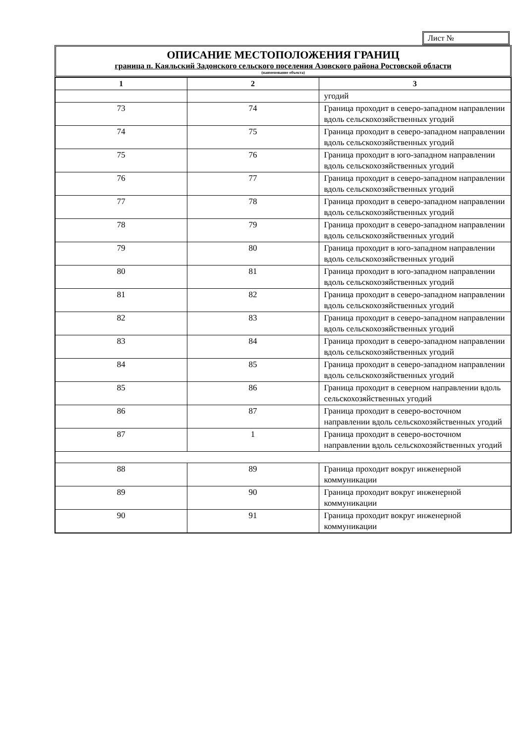Лист №
ОПИСАНИЕ МЕСТОПОЛОЖЕНИЯ ГРАНИЦ
граница п. Каяльский Задонского сельского поселения Азовского района Ростовской области
(наименование объекта)
| 1 | 2 | 3 |
| --- | --- | --- |
| | | угодий |
| 73 | 74 | Граница проходит в северо-западном направлении вдоль сельскохозяйственных угодий |
| 74 | 75 | Граница проходит в северо-западном направлении вдоль сельскохозяйственных угодий |
| 75 | 76 | Граница проходит в юго-западном направлении вдоль сельскохозяйственных угодий |
| 76 | 77 | Граница проходит в северо-западном направлении вдоль сельскохозяйственных угодий |
| 77 | 78 | Граница проходит в северо-западном направлении вдоль сельскохозяйственных угодий |
| 78 | 79 | Граница проходит в северо-западном направлении вдоль сельскохозяйственных угодий |
| 79 | 80 | Граница проходит в юго-западном направлении вдоль сельскохозяйственных угодий |
| 80 | 81 | Граница проходит в юго-западном направлении вдоль сельскохозяйственных угодий |
| 81 | 82 | Граница проходит в северо-западном направлении вдоль сельскохозяйственных угодий |
| 82 | 83 | Граница проходит в северо-западном направлении вдоль сельскохозяйственных угодий |
| 83 | 84 | Граница проходит в северо-западном направлении вдоль сельскохозяйственных угодий |
| 84 | 85 | Граница проходит в северо-западном направлении вдоль сельскохозяйственных угодий |
| 85 | 86 | Граница проходит в северном направлении вдоль сельскохозяйственных угодий |
| 86 | 87 | Граница проходит в северо-восточном направлении вдоль сельскохозяйственных угодий |
| 87 | 1 | Граница проходит в северо-восточном направлении вдоль сельскохозяйственных угодий |
| 88 | 89 | Граница проходит вокруг инженерной коммуникации |
| 89 | 90 | Граница проходит вокруг инженерной коммуникации |
| 90 | 91 | Граница проходит вокруг инженерной коммуникации |